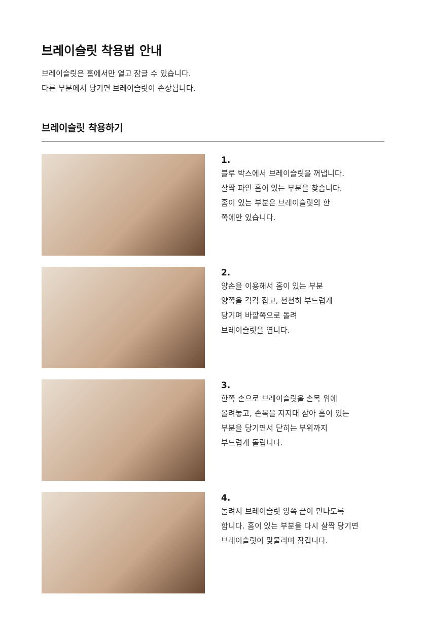브레이슬릿 착용법 안내
브레이슬릿은 홈에서만 열고 잠글 수 있습니다.
다른 부분에서 당기면 브레이슬릿이 손상됩니다.
브레이슬릿 착용하기
1.
블루 박스에서 브레이슬릿을 꺼냅니다.
살짝 파인 홈이 있는 부분을 찾습니다.
홈이 있는 부분은 브레이슬릿의 한
쪽에만 있습니다.
2.
양손을 이용해서 홈이 있는 부분
양쪽을 각각 잡고, 천천히 부드럽게
당기며 바깥쪽으로 돌려
브레이슬릿을 엽니다.
3.
한쪽 손으로 브레이슬릿을 손목 위에
올려놓고, 손목을 지지대 삼아 홈이 있는
부분을 당기면서 닫히는 부위까지
부드럽게 돌립니다.
4.
돌려서 브레이슬릿 양쪽 끝이 만나도록
합니다. 홈이 있는 부분을 다시 살짝 당기면
브레이슬릿이 맞물리며 잠깁니다.